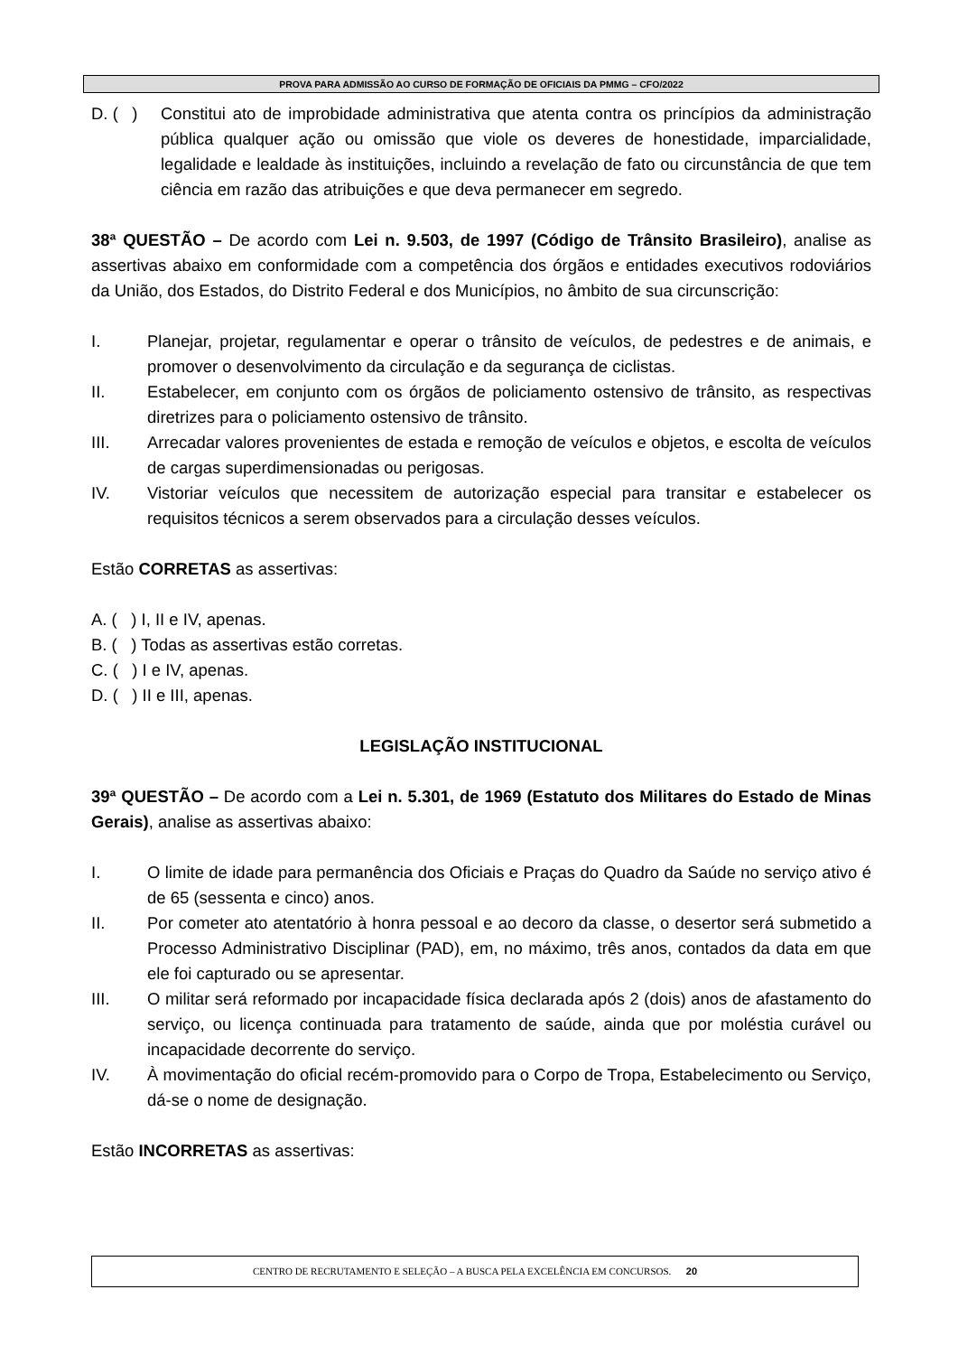PROVA PARA ADMISSÃO AO CURSO DE FORMAÇÃO DE OFICIAIS DA PMMG – CFO/2022
D. ( ) Constitui ato de improbidade administrativa que atenta contra os princípios da administração pública qualquer ação ou omissão que viole os deveres de honestidade, imparcialidade, legalidade e lealdade às instituições, incluindo a revelação de fato ou circunstância de que tem ciência em razão das atribuições e que deva permanecer em segredo.
38ª QUESTÃO – De acordo com Lei n. 9.503, de 1997 (Código de Trânsito Brasileiro), analise as assertivas abaixo em conformidade com a competência dos órgãos e entidades executivos rodoviários da União, dos Estados, do Distrito Federal e dos Municípios, no âmbito de sua circunscrição:
I. Planejar, projetar, regulamentar e operar o trânsito de veículos, de pedestres e de animais, e promover o desenvolvimento da circulação e da segurança de ciclistas.
II. Estabelecer, em conjunto com os órgãos de policiamento ostensivo de trânsito, as respectivas diretrizes para o policiamento ostensivo de trânsito.
III. Arrecadar valores provenientes de estada e remoção de veículos e objetos, e escolta de veículos de cargas superdimensionadas ou perigosas.
IV. Vistoriar veículos que necessitem de autorização especial para transitar e estabelecer os requisitos técnicos a serem observados para a circulação desses veículos.
Estão CORRETAS as assertivas:
A. ( ) I, II e IV, apenas.
B. ( ) Todas as assertivas estão corretas.
C. ( ) I e IV, apenas.
D. ( ) II e III, apenas.
LEGISLAÇÃO INSTITUCIONAL
39ª QUESTÃO – De acordo com a Lei n. 5.301, de 1969 (Estatuto dos Militares do Estado de Minas Gerais), analise as assertivas abaixo:
I. O limite de idade para permanência dos Oficiais e Praças do Quadro da Saúde no serviço ativo é de 65 (sessenta e cinco) anos.
II. Por cometer ato atentatório à honra pessoal e ao decoro da classe, o desertor será submetido a Processo Administrativo Disciplinar (PAD), em, no máximo, três anos, contados da data em que ele foi capturado ou se apresentar.
III. O militar será reformado por incapacidade física declarada após 2 (dois) anos de afastamento do serviço, ou licença continuada para tratamento de saúde, ainda que por moléstia curável ou incapacidade decorrente do serviço.
IV. À movimentação do oficial recém-promovido para o Corpo de Tropa, Estabelecimento ou Serviço, dá-se o nome de designação.
Estão INCORRETAS as assertivas:
CENTRO DE RECRUTAMENTO E SELEÇÃO – A BUSCA PELA EXCELÊNCIA EM CONCURSOS. 20